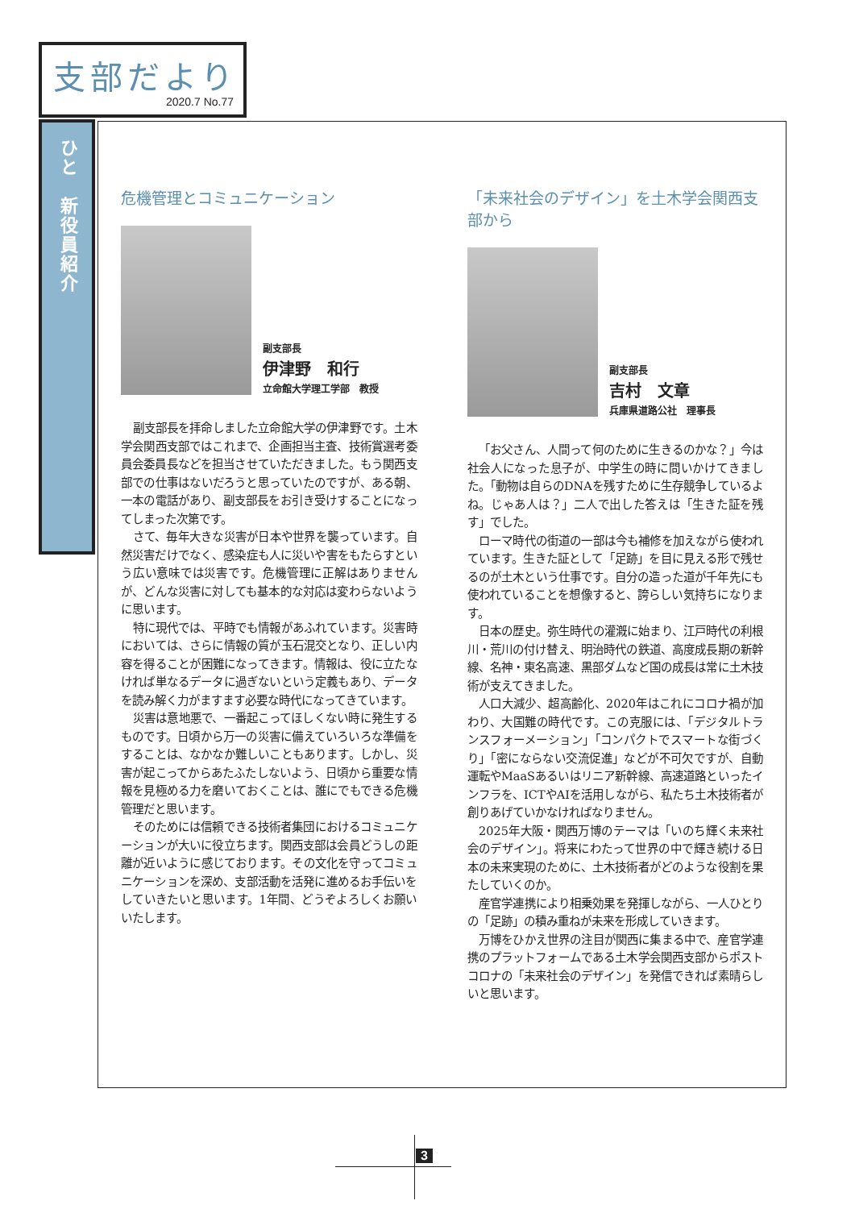支部だより
2020.7 No.77
ひと　新役員紹介
危機管理とコミュニケーション
副支部長
伊津野　和行
立命館大学理工学部　教授
副支部長を拝命しました立命館大学の伊津野です。土木学会関西支部ではこれまで、企画担当主査、技術賞選考委員会委員長などを担当させていただきました。もう関西支部での仕事はないだろうと思っていたのですが、ある朝、一本の電話があり、副支部長をお引き受けすることになってしまった次第です。
さて、毎年大きな災害が日本や世界を襲っています。自然災害だけでなく、感染症も人に災いや害をもたらすという広い意味では災害です。危機管理に正解はありませんが、どんな災害に対しても基本的な対応は変わらないように思います。
特に現代では、平時でも情報があふれています。災害時においては、さらに情報の質が玉石混交となり、正しい内容を得ることが困難になってきます。情報は、役に立たなければ単なるデータに過ぎないという定義もあり、データを読み解く力がますます必要な時代になってきています。
災害は意地悪で、一番起こってほしくない時に発生するものです。日頃から万一の災害に備えていろいろな準備をすることは、なかなか難しいこともあります。しかし、災害が起こってからあたふたしないよう、日頃から重要な情報を見極める力を磨いておくことは、誰にでもできる危機管理だと思います。
そのためには信頼できる技術者集団におけるコミュニケーションが大いに役立ちます。関西支部は会員どうしの距離が近いように感じております。その文化を守ってコミュニケーションを深め、支部活動を活発に進めるお手伝いをしていきたいと思います。1年間、どうぞよろしくお願いいたします。
「未来社会のデザイン」を土木学会関西支部から
副支部長
吉村　文章
兵庫県道路公社　理事長
「お父さん、人間って何のために生きるのかな？」今は社会人になった息子が、中学生の時に問いかけてきました。「動物は自らのDNAを残すために生存競争しているよね。じゃあ人は？」二人で出した答えは「生きた証を残す」でした。
ローマ時代の街道の一部は今も補修を加えながら使われています。生きた証として「足跡」を目に見える形で残せるのが土木という仕事です。自分の造った道が千年先にも使われていることを想像すると、誇らしい気持ちになります。
日本の歴史。弥生時代の灌漑に始まり、江戸時代の利根川・荒川の付け替え、明治時代の鉄道、高度成長期の新幹線、名神・東名高速、黒部ダムなど国の成長は常に土木技術が支えてきました。
人口大減少、超高齢化、2020年はこれにコロナ禍が加わり、大国難の時代です。この克服には、「デジタルトランスフォーメーション」「コンパクトでスマートな街づくり」「密にならない交流促進」などが不可欠ですが、自動運転やMaaSあるいはリニア新幹線、高速道路といったインフラを、ICTやAIを活用しながら、私たち土木技術者が創りあげていかなければなりません。
2025年大阪・関西万博のテーマは「いのち輝く未来社会のデザイン」。将来にわたって世界の中で輝き続ける日本の未来実現のために、土木技術者がどのような役割を果たしていくのか。
産官学連携により相乗効果を発揮しながら、一人ひとりの「足跡」の積み重ねが未来を形成していきます。
万博をひかえ世界の注目が関西に集まる中で、産官学連携のプラットフォームである土木学会関西支部からポストコロナの「未来社会のデザイン」を発信できれば素晴らしいと思います。
3